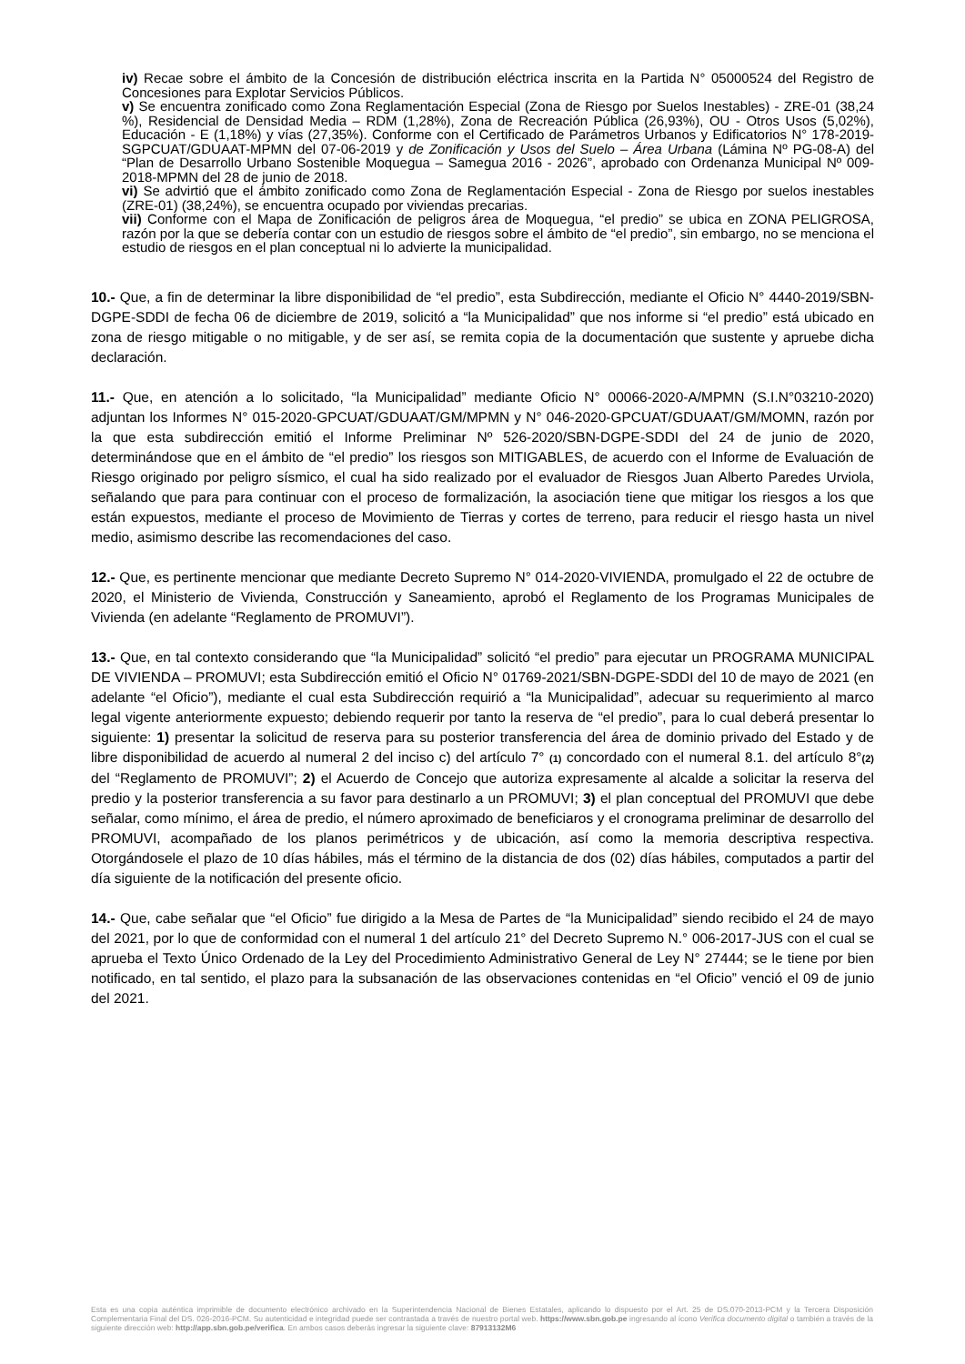iv) Recae sobre el ámbito de la Concesión de distribución eléctrica inscrita en la Partida N° 05000524 del Registro de Concesiones para Explotar Servicios Públicos.
v) Se encuentra zonificado como Zona Reglamentación Especial (Zona de Riesgo por Suelos Inestables) - ZRE-01 (38,24 %), Residencial de Densidad Media – RDM (1,28%), Zona de Recreación Pública (26,93%), OU - Otros Usos (5,02%), Educación - E (1,18%) y vías (27,35%). Conforme con el Certificado de Parámetros Urbanos y Edificatorios N° 178-2019-SGPCUAT/GDUAAT-MPMN del 07-06-2019 y de Zonificación y Usos del Suelo – Área Urbana (Lámina Nº PG-08-A) del “Plan de Desarrollo Urbano Sostenible Moquegua – Samegua 2016 - 2026”, aprobado con Ordenanza Municipal Nº 009-2018-MPMN del 28 de junio de 2018.
vi) Se advirtió que el ámbito zonificado como Zona de Reglamentación Especial - Zona de Riesgo por suelos inestables (ZRE-01) (38,24%), se encuentra ocupado por viviendas precarias.
vii) Conforme con el Mapa de Zonificación de peligros área de Moquegua, “el predio” se ubica en ZONA PELIGROSA, razón por la que se debería contar con un estudio de riesgos sobre el ámbito de “el predio”, sin embargo, no se menciona el estudio de riesgos en el plan conceptual ni lo advierte la municipalidad.
10.- Que, a fin de determinar la libre disponibilidad de “el predio”, esta Subdirección, mediante el Oficio N° 4440-2019/SBN-DGPE-SDDI de fecha 06 de diciembre de 2019, solicitó a “la Municipalidad” que nos informe si “el predio” está ubicado en zona de riesgo mitigable o no mitigable, y de ser así, se remita copia de la documentación que sustente y apruebe dicha declaración.
11.- Que, en atención a lo solicitado, “la Municipalidad” mediante Oficio N° 00066-2020-A/MPMN (S.I.N°03210-2020) adjuntan los Informes N° 015-2020-GPCUAT/GDUAAT/GM/MPMN y N° 046-2020-GPCUAT/GDUAAT/GM/MOMN, razón por la que esta subdirección emitió el Informe Preliminar Nº 526-2020/SBN-DGPE-SDDI del 24 de junio de 2020, determinándose que en el ámbito de “el predio” los riesgos son MITIGABLES, de acuerdo con el Informe de Evaluación de Riesgo originado por peligro sísmico, el cual ha sido realizado por el evaluador de Riesgos Juan Alberto Paredes Urviola, señalando que para para continuar con el proceso de formalización, la asociación tiene que mitigar los riesgos a los que están expuestos, mediante el proceso de Movimiento de Tierras y cortes de terreno, para reducir el riesgo hasta un nivel medio, asimismo describe las recomendaciones del caso.
12.- Que, es pertinente mencionar que mediante Decreto Supremo N° 014-2020-VIVIENDA, promulgado el 22 de octubre de 2020, el Ministerio de Vivienda, Construcción y Saneamiento, aprobó el Reglamento de los Programas Municipales de Vivienda (en adelante “Reglamento de PROMUVI”).
13.- Que, en tal contexto considerando que “la Municipalidad” solicitó “el predio” para ejecutar un PROGRAMA MUNICIPAL DE VIVIENDA – PROMUVI; esta Subdirección emitió el Oficio N° 01769-2021/SBN-DGPE-SDDI del 10 de mayo de 2021 (en adelante “el Oficio”), mediante el cual esta Subdirección requirió a “la Municipalidad”, adecuar su requerimiento al marco legal vigente anteriormente expuesto; debiendo requerir por tanto la reserva de “el predio”, para lo cual deberá presentar lo siguiente: 1) presentar la solicitud de reserva para su posterior transferencia del área de dominio privado del Estado y de libre disponibilidad de acuerdo al numeral 2 del inciso c) del artículo 7° (1) concordado con el numeral 8.1. del artículo 8°(2) del “Reglamento de PROMUVI”; 2) el Acuerdo de Concejo que autoriza expresamente al alcalde a solicitar la reserva del predio y la posterior transferencia a su favor para destinarlo a un PROMUVI; 3) el plan conceptual del PROMUVI que debe señalar, como mínimo, el área de predio, el número aproximado de beneficiaros y el cronograma preliminar de desarrollo del PROMUVI, acompañado de los planos perimétricos y de ubicación, así como la memoria descriptiva respectiva. Otorgándosele el plazo de 10 días hábiles, más el término de la distancia de dos (02) días hábiles, computados a partir del día siguiente de la notificación del presente oficio.
14.- Que, cabe señalar que “el Oficio” fue dirigido a la Mesa de Partes de “la Municipalidad” siendo recibido el 24 de mayo del 2021, por lo que de conformidad con el numeral 1 del artículo 21° del Decreto Supremo N.° 006-2017-JUS con el cual se aprueba el Texto Único Ordenado de la Ley del Procedimiento Administrativo General de Ley N° 27444; se le tiene por bien notificado, en tal sentido, el plazo para la subsanación de las observaciones contenidas en “el Oficio” venció el 09 de junio del 2021.
Esta es una copia auténtica imprimible de documento electrónico archivado en la Superintendencia Nacional de Bienes Estatales, aplicando lo dispuesto por el Art. 25 de DS.070-2013-PCM y la Tercera Disposición Complementaria Final del DS. 026-2016-PCM. Su autenticidad e integridad puede ser contrastada a través de nuestro portal web. https://www.sbn.gob.pe ingresando al ícono Verifica documento digital o también a través de la siguiente dirección web: http://app.sbn.gob.pe/verifica. En ambos casos deberás ingresar la siguiente clave: 87913132M6